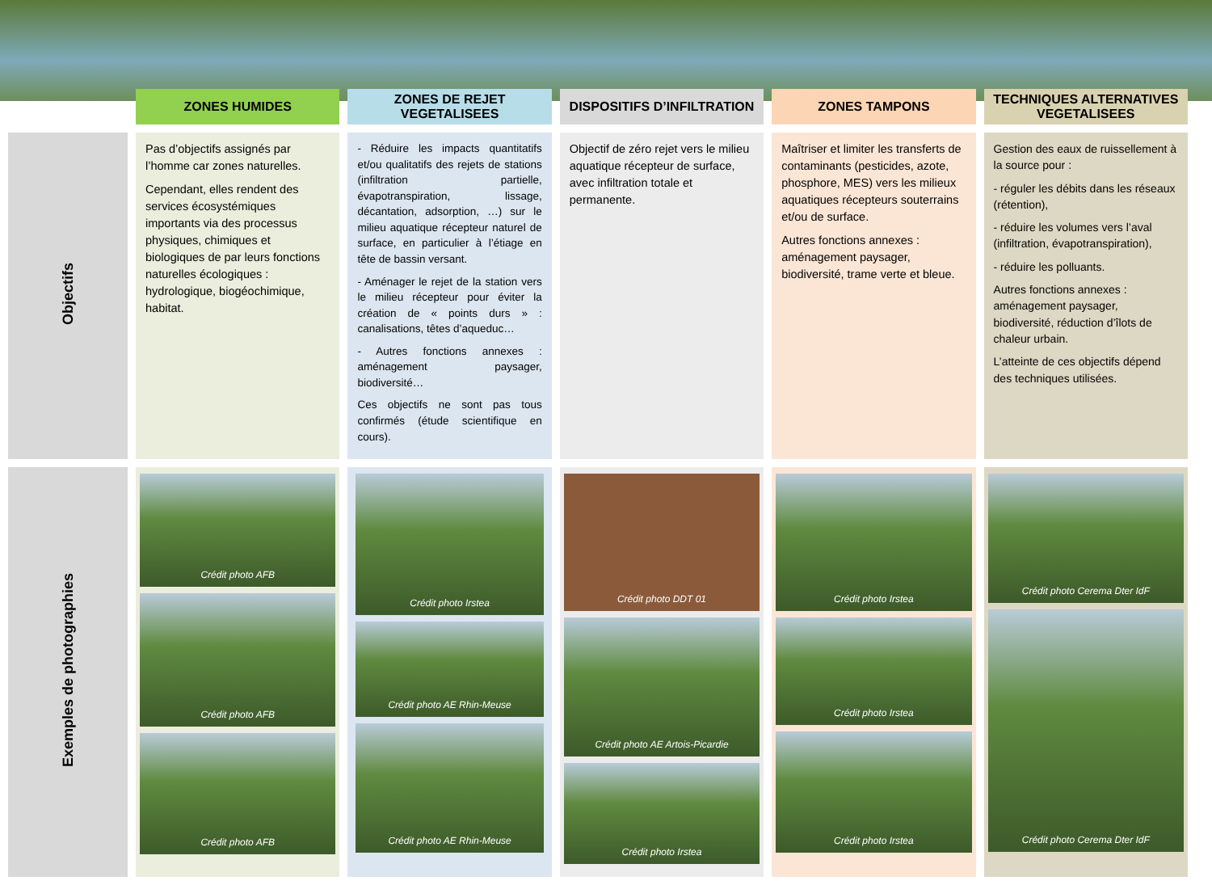| | ZONES HUMIDES | ZONES DE REJET VEGETALISEES | DISPOSITIFS D’INFILTRATION | ZONES TAMPONS | TECHNIQUES ALTERNATIVES VEGETALISEES |
| --- | --- | --- | --- | --- | --- |
| Objectifs | Pas d’objectifs assignés par l’homme car zones naturelles. Cependant, elles rendent des services écosystémiques importants via des processus physiques, chimiques et biologiques de par leurs fonctions naturelles écologiques : hydrologique, biogéochimique, habitat. | - Réduire les impacts quantitatifs et/ou qualitatifs des rejets de stations (infiltration partielle, évapotranspiration, lissage, décantation, adsorption, …) sur le milieu aquatique récepteur naturel de surface, en particulier à l’étiage en tête de bassin versant. - Aménager le rejet de la station vers le milieu récepteur pour éviter la création de « points durs » : canalisations, têtes d’aqueduc… - Autres fonctions annexes : aménagement paysager, biodiversité… Ces objectifs ne sont pas tous confirmés (étude scientifique en cours). | Objectif de zéro rejet vers le milieu aquatique récepteur de surface, avec infiltration totale et permanente. | Maîtriser et limiter les transferts de contaminants (pesticides, azote, phosphore, MES) vers les milieux aquatiques récepteurs souterrains et/ou de surface. Autres fonctions annexes : aménagement paysager, biodiversité, trame verte et bleue. | Gestion des eaux de ruissellement à la source pour : - réguler les débits dans les réseaux (rétention), - réduire les volumes vers l’aval (infiltration, évapotranspiration), - réduire les polluants. Autres fonctions annexes : aménagement paysager, biodiversité, réduction d’îlots de chaleur urbain. L’atteinte de ces objectifs dépend des techniques utilisées. |
| Exemples de photographies | Crédit photo AFB Crédit photo AFB Crédit photo AFB | Crédit photo Irstea Crédit photo AE Rhin-Meuse Crédit photo AE Rhin-Meuse | Crédit photo DDT 01 Crédit photo AE Artois-Picardie Crédit photo Irstea | Crédit photo Irstea Crédit photo Irstea Crédit photo Irstea | Crédit photo Cerema Dter IdF Crédit photo Cerema Dter IdF |